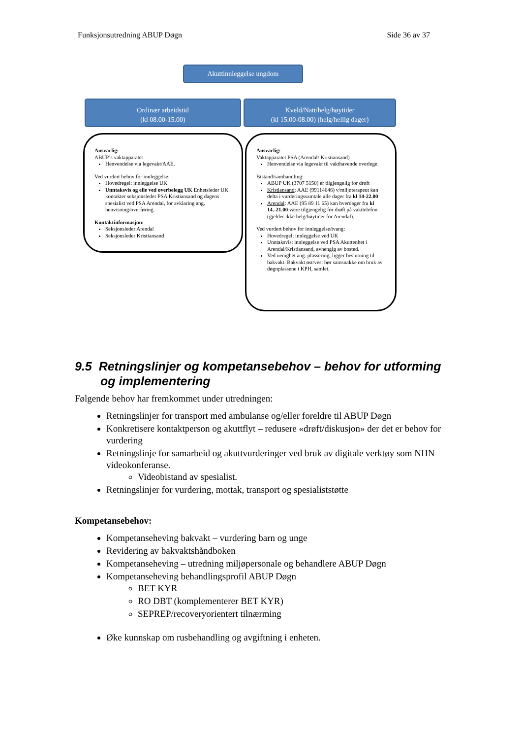Funksjonsutredning ABUP Døgn Side 36 av 37
Akuttinnleggelse ungdom
Ordinær arbeidstid
(kl 08.00-15.00)
Kveld/Natt/helg/høytider
(kl 15.00-08.00) (helg/hellig dager)
Ansvarlig:
ABUP’s vaktapparatet
Henvendelse via legevakt/AAE.
Ved vurdert behov for innleggelse:
Hovedregel: innleggelse UK
Unntaksvis og elle ved overbelegg UK Enhetsleder UK kontakter seksjonsleder PSA Kristiansand og dagens spesialist ved PSA Arendal, for avklaring ang. henvisning/overføring.
Kontaktinformasjon:
Seksjonsleder Arendal
Seksjonsleder Kristiansand
Ansvarlig:
Vaktapparatet PSA (Arendal/ Kristiansand)
Henvendelse via legevakt til vakthavende overlege.
Bistand/samhandling:
ABUP UK (3707 5150) er tilgjengelig for drøft
Kristiansand: AAE (99114646) v/miljøterapeut kan delta i vurderingssamtale alle dager fra kl 14-22.00
Arendal: AAE (95 89 11 65) kan hverdager fra kl 14.-21.00 være tilgjengelig for drøft på vakttelefon (gjelder ikke helg/høytider for Arendal).
Ved vurdert behov for innleggelse/tvang:
Hovedregel: innleggelse ved UK
Unntaksvis: innleggelse ved PSA Akuttenhet i Arendal/Kristiansand, avhengig av bosted.
Ved uenighet ang. plassering, ligger beslutning til bakvakt. Bakvakt øst/vest bør samsnakke om bruk av døgnplassene i KPH, samlet.
9.5 Retningslinjer og kompetansebehov – behov for utforming og implementering
Følgende behov har fremkommet under utredningen:
Retningslinjer for transport med ambulanse og/eller foreldre til ABUP Døgn
Konkretisere kontaktperson og akuttflyt – redusere «drøft/diskusjon» der det er behov for vurdering
Retningslinje for samarbeid og akuttvurderinger ved bruk av digitale verktøy som NHN videokonferanse.
Videobistand av spesialist.
Retningslinjer for vurdering, mottak, transport og spesialiststøtte
Kompetansebehov:
Kompetanseheving bakvakt – vurdering barn og unge
Revidering av bakvaktshåndboken
Kompetanseheving – utredning miljøpersonale og behandlere ABUP Døgn
Kompetanseheving behandlingsprofil ABUP Døgn
BET KYR
RO DBT (komplementerer BET KYR)
SEPREP/recoveryorientert tilnærming
Øke kunnskap om rusbehandling og avgiftning i enheten.